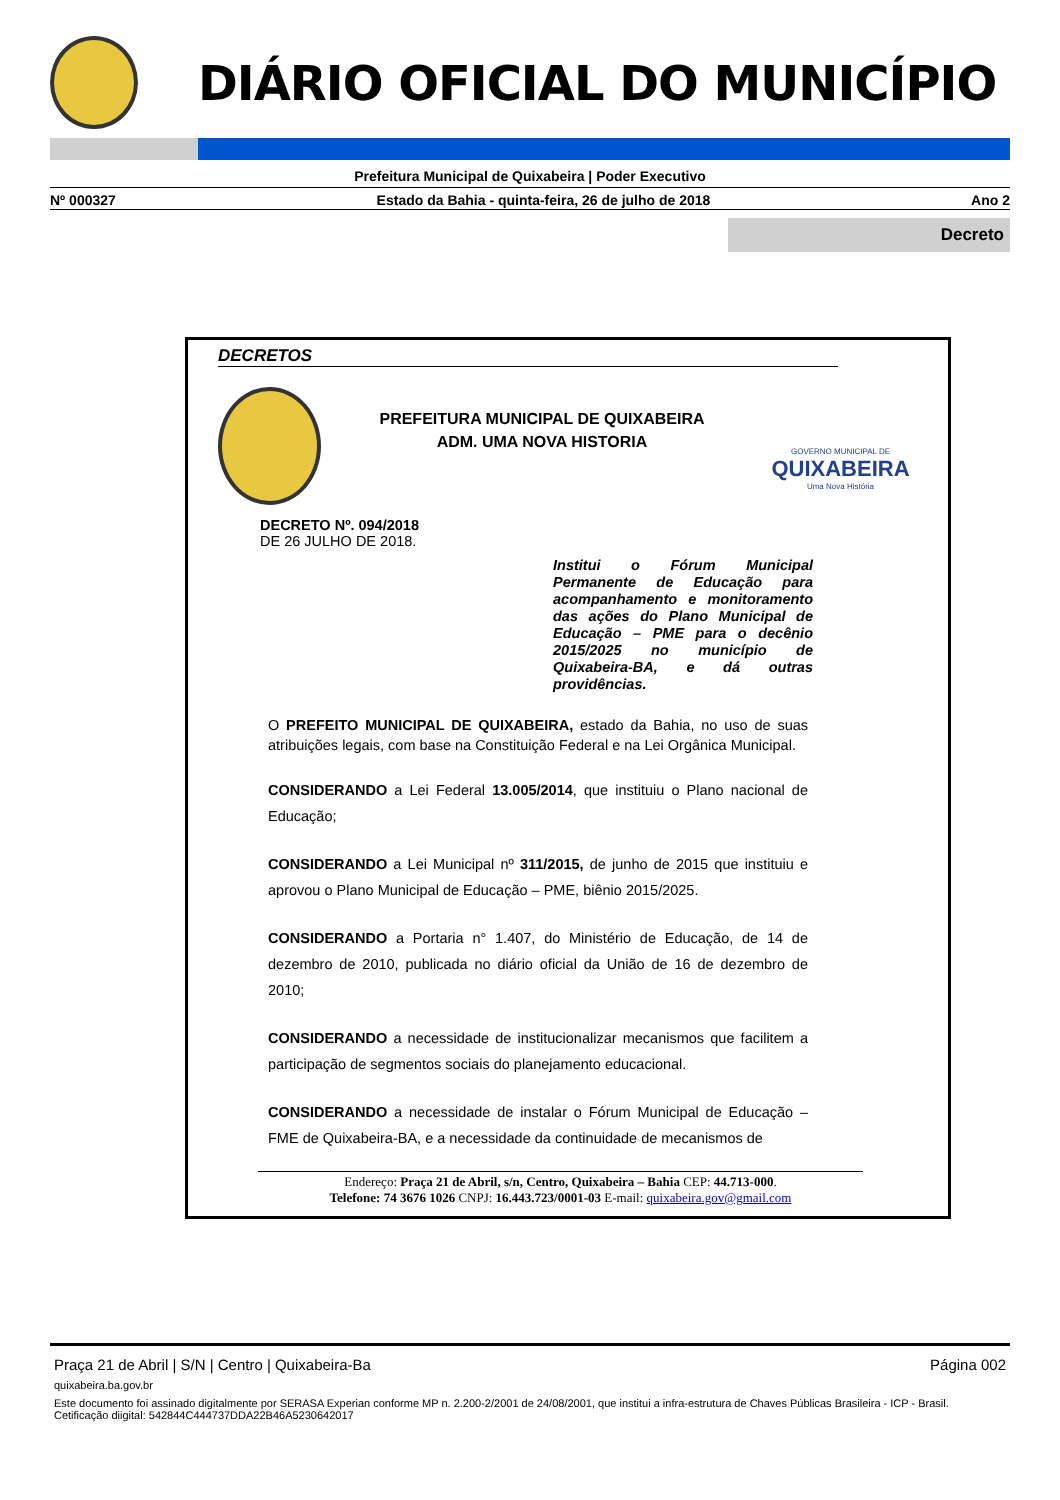DIÁRIO OFICIAL DO MUNICÍPIO
Prefeitura Municipal de Quixabeira | Poder Executivo
Nº 000327 Estado da Bahia - quinta-feira, 26 de julho de 2018 Ano 2
Decreto
DECRETOS
PREFEITURA MUNICIPAL DE QUIXABEIRA
ADM. UMA NOVA HISTORIA
GOVERNO MUNICIPAL DE
QUIXABEIRA
Uma Nova História
DECRETO Nº. 094/2018
DE 26 JULHO DE 2018.
Institui o Fórum Municipal Permanente de Educação para acompanhamento e monitoramento das ações do Plano Municipal de Educação – PME para o decênio 2015/2025 no município de Quixabeira-BA, e dá outras providências.
O PREFEITO MUNICIPAL DE QUIXABEIRA, estado da Bahia, no uso de suas atribuições legais, com base na Constituição Federal e na Lei Orgânica Municipal.
CONSIDERANDO a Lei Federal 13.005/2014, que instituiu o Plano nacional de Educação;
CONSIDERANDO a Lei Municipal nº 311/2015, de junho de 2015 que instituiu e aprovou o Plano Municipal de Educação – PME, biênio 2015/2025.
CONSIDERANDO a Portaria n° 1.407, do Ministério de Educação, de 14 de dezembro de 2010, publicada no diário oficial da União de 16 de dezembro de 2010;
CONSIDERANDO a necessidade de institucionalizar mecanismos que facilitem a participação de segmentos sociais do planejamento educacional.
CONSIDERANDO a necessidade de instalar o Fórum Municipal de Educação – FME de Quixabeira-BA, e a necessidade da continuidade de mecanismos de
Endereço: Praça 21 de Abril, s/n, Centro, Quixabeira – Bahia CEP: 44.713-000.
Telefone: 74 3676 1026 CNPJ: 16.443.723/0001-03 E-mail: quixabeira.gov@gmail.com
Praça 21 de Abril | S/N | Centro | Quixabeira-Ba Página 002
quixabeira.ba.gov.br
Este documento foi assinado digitalmente por SERASA Experian conforme MP n. 2.200-2/2001 de 24/08/2001, que institui a infra-estrutura de Chaves Públicas Brasileira - ICP - Brasil. Cetificação diigital: 542844C444737DDA22B46A5230642017